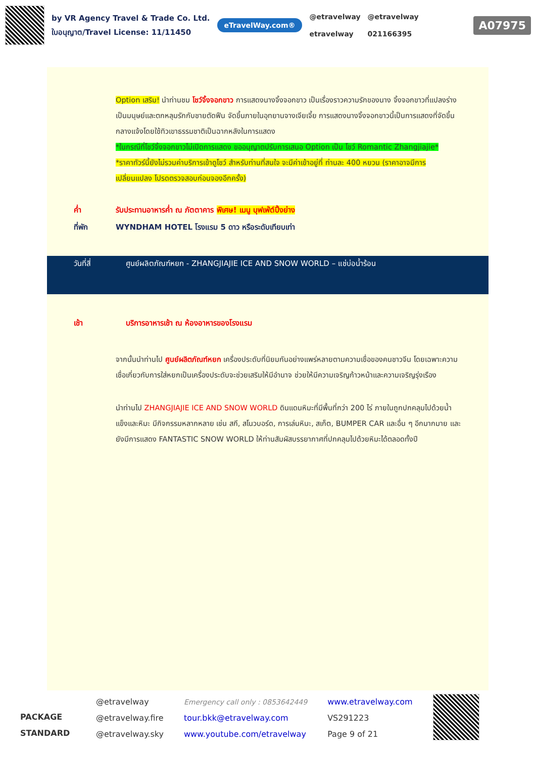by VR Agency Travel & Trade Co. Ltd.
ใบอนุญาต/Travel License: 11/11450
eTravelWay.com®
@etravelway
etravelway
@etravelway
021166395
A07975
Option เสริม! นำท่านชม โชว์จิ้งจอกขาว การแสดงนางจิ้งจอกขาว เป็นเรื่องราวความรักของนาง จิ้งจอกขาวที่แปลงร่างเป็นมนุษย์และตกหลุมรักกับชายตัดฟืน จัดขึ้นภายในอุทยานจางเจียเจี้ย การแสดงนางจิ้งจอกขาวนี้เป็นการแสดงที่จัดขึ้นกลางแจ้งโดยใช้ทิวเขาธรรมชาติเป็นฉากหลังในการแสดง
*ในกรณีที่โชว์จิ้งจอกขาวไม่เปิดการแสดง ขออนุญาตปรับการเสนอ Option เป็น โชว์ Romantic Zhangjiajie*
*ราคาทัวร์นี้ยังไม่รวมค่าบริการเข้าดูโชว์ สำหรับท่านที่สนใจ จะมีค่าเข้าอยู่ที่ ท่านละ 400 หยวน (ราคาอาจมีการเปลี่ยนแปลง โปรดตรวจสอบก่อนจองอีกครั้ง)
ค่ำ รับประทานอาหารค่ำ ณ ภัตตาคาร พิเศษ! เมนู บุฟเฟ่ต์ปิ้งย่าง
ที่พัก WYNDHAM HOTEL โรงแรม 5 ดาว หรือระดับเทียบเท่า
วันที่สี่ ศูนย์ผลิตภัณฑ์หยก - ZHANGJIAJIE ICE AND SNOW WORLD – แช่บ่อน้ำร้อน
เช้า บริการอาหารเช้า ณ ห้องอาหารของโรงแรม
จากนั้นนำท่านไป ศูนย์ผลิตภัณฑ์หยก เครื่องประดับที่นิยมกันอย่างแพร่หลายตามความเชื่อของคนชาวจีน โดยเฉพาะความเชื่อเกี่ยวกับการใส่หยกเป็นเครื่องประดับจะช่วยเสริมให้มีอำนาจ ช่วยให้มีความเจริญก้าวหน้าและความเจริญรุ่งเรือง
นำท่านไป ZHANGJIAJIE ICE AND SNOW WORLD ดินแดนหิมะที่มีพื้นที่กว่า 200 ไร่ ภายในถูกปกคลุมไปด้วยน้ำแข็งและหิมะ มีกิจกรรมหลากหลาย เช่น สกี, สโนวบอร์ด, การเล่นหิมะ, สเก็ต, BUMPER CAR และอื่น ๆ อีกมากมาย และยังมีการแสดง FANTASTIC SNOW WORLD ให้ท่านสัมผัสบรรยากาศที่ปกคลุมไปด้วยหิมะได้ตลอดทั้งปี
PACKAGE STANDARD
@etravelway
@etravelway.fire
@etravelway.sky
Emergency call only : 0853642449
tour.bkk@etravelway.com
www.youtube.com/etravelway
www.etravelway.com
VS291223
Page 9 of 21